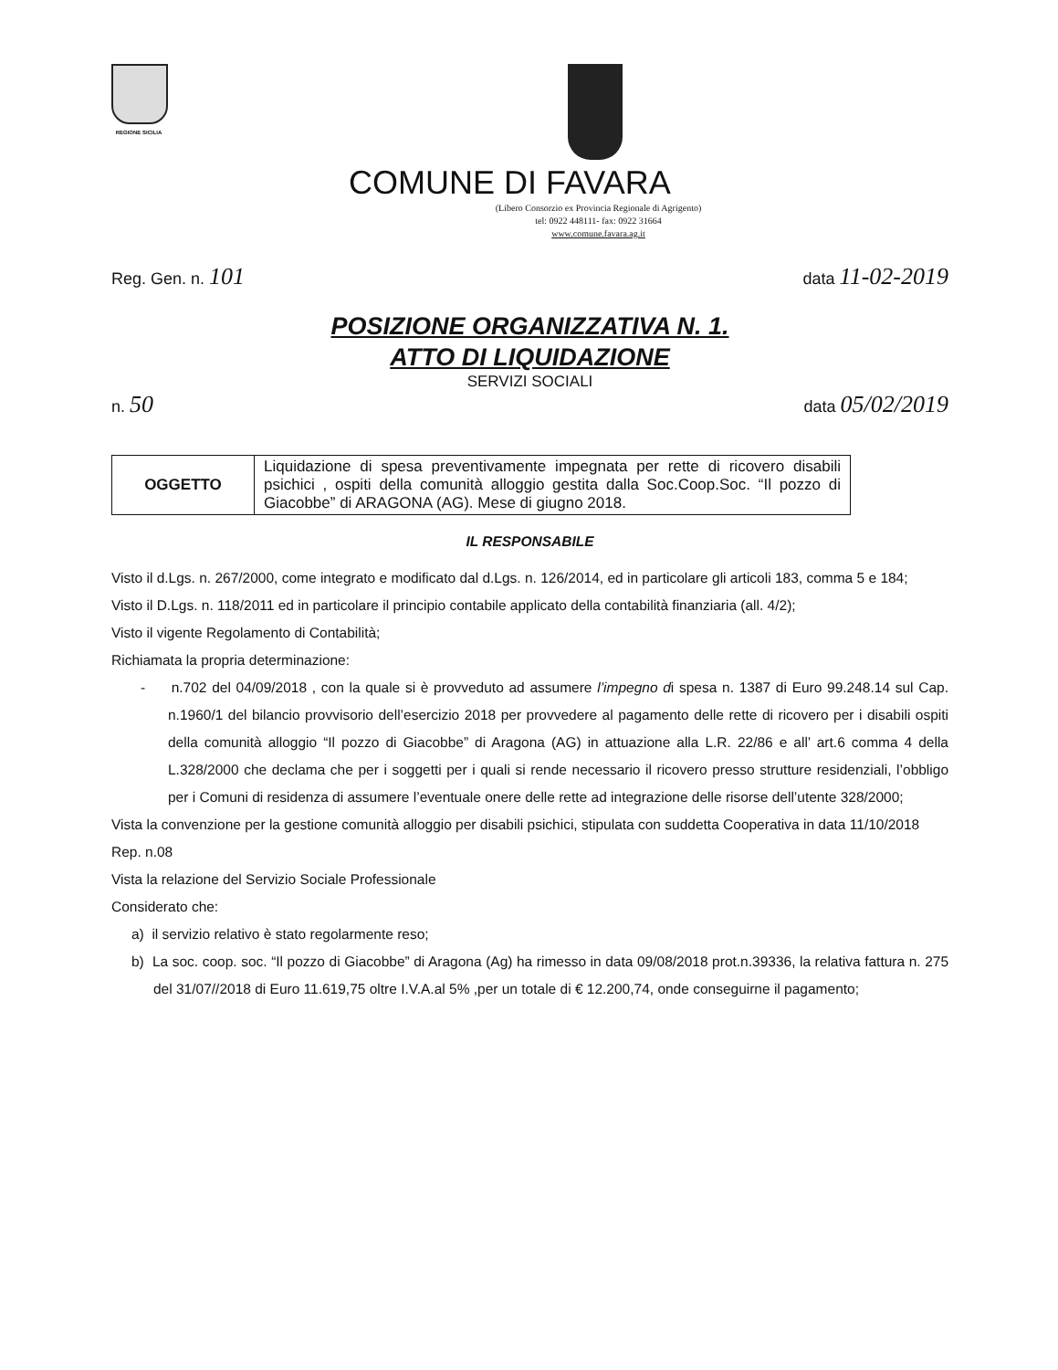REGIONE SICILIA
COMUNE DI FAVARA
(Libero Consorzio ex Provincia Regionale di Agrigento)
tel: 0922 448111- fax: 0922 31664
www.comune.favara.ag.it
Reg. Gen. n. 101 data 11-02-2019
POSIZIONE ORGANIZZATIVA N. 1.
ATTO DI LIQUIDAZIONE
SERVIZI SOCIALI
n. 50 data 05/02/2019
| OGGETTO | Liquidazione di spesa preventivamente impegnata per rette di ricovero disabili psichici , ospiti della comunità alloggio gestita dalla Soc.Coop.Soc. “Il pozzo di Giacobbe” di ARAGONA (AG). Mese di giugno 2018. |
IL RESPONSABILE
Visto il d.Lgs. n. 267/2000, come integrato e modificato dal d.Lgs. n. 126/2014, ed in particolare gli articoli 183, comma 5 e 184;
Visto il D.Lgs. n. 118/2011 ed in particolare il principio contabile applicato della contabilità finanziaria (all. 4/2);
Visto il vigente Regolamento di Contabilità;
Richiamata la propria determinazione:
- n.702 del 04/09/2018 , con la quale si è provveduto ad assumere l’impegno di spesa n. 1387 di Euro 99.248.14 sul Cap. n.1960/1 del bilancio provvisorio dell’esercizio 2018 per provvedere al pagamento delle rette di ricovero per i disabili ospiti della comunità alloggio “Il pozzo di Giacobbe” di Aragona (AG) in attuazione alla L.R. 22/86 e all’ art.6 comma 4 della L.328/2000 che declama che per i soggetti per i quali si rende necessario il ricovero presso strutture residenziali, l’obbligo per i Comuni di residenza di assumere l’eventuale onere delle rette ad integrazione delle risorse dell’utente 328/2000;
Vista la convenzione per la gestione comunità alloggio per disabili psichici, stipulata con suddetta Cooperativa in data 11/10/2018 Rep. n.08
Vista la relazione del Servizio Sociale Professionale
Considerato che:
a) il servizio relativo è stato regolarmente reso;
b) La soc. coop. soc. “Il pozzo di Giacobbe” di Aragona (Ag) ha rimesso in data 09/08/2018 prot.n.39336, la relativa fattura n. 275 del 31/07//2018 di Euro 11.619,75 oltre I.V.A.al 5% ,per un totale di € 12.200,74, onde conseguirne il pagamento;